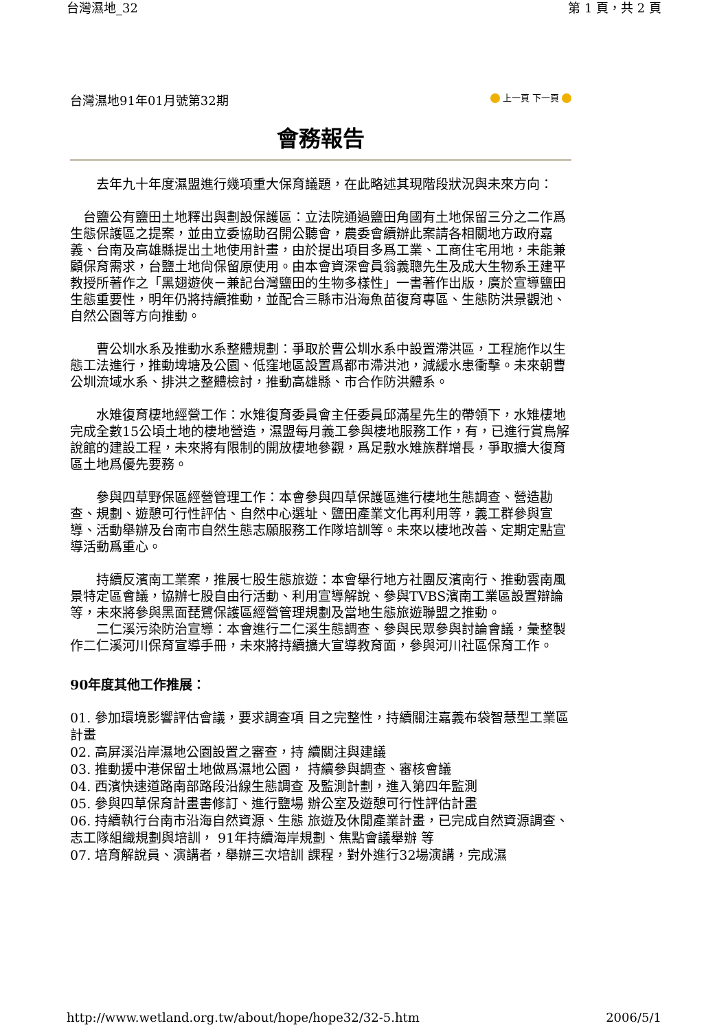台灣濕地_32 第 1 頁，共 2 頁
台灣濕地91年01月號第32期 上一頁 下一頁
會務報告
　　去年九十年度濕盟進行幾項重大保育議題，在此略述其現階段狀況與未來方向：
　台鹽公有鹽田土地釋出與劃設保護區：立法院通過鹽田角國有土地保留三分之二作爲生態保護區之提案，並由立委協助召開公聽會，農委會續辦此案請各相關地方政府嘉義、台南及高雄縣提出土地使用計畫，由於提出項目多爲工業、工商住宅用地，未能兼顧保育需求，台鹽土地尙保留原使用。由本會資深會員翁義聰先生及成大生物系王建平教授所著作之「黑翅遊俠－兼記台灣鹽田的生物多樣性」一書著作出版，廣於宣導鹽田生態重要性，明年仍將持續推動，並配合三縣市沿海魚苗復育專區、生態防洪景觀池、自然公園等方向推動。
　　曹公圳水系及推動水系整體規劃：爭取於曹公圳水系中設置滯洪區，工程施作以生態工法進行，推動埤塘及公園、低窪地區設置爲都市滯洪池，減緩水患衝擊。未來朝曹公圳流域水系、排洪之整體檢討，推動高雄縣、市合作防洪體系。
　　水雉復育棲地經營工作：水雉復育委員會主任委員邱滿星先生的帶領下，水雉棲地完成全數15公頃土地的棲地營造，濕盟每月義工參與棲地服務工作，有，已進行賞鳥解說館的建設工程，未來將有限制的開放棲地參觀，爲足敷水雉族群增長，爭取擴大復育區土地爲優先要務。
　　參與四草野保區經營管理工作：本會參與四草保護區進行棲地生態調查、營造勘查、規劃、遊憩可行性評估、自然中心選址、鹽田產業文化再利用等，義工群參與宣導、活動舉辦及台南市自然生態志願服務工作隊培訓等。未來以棲地改善、定期定點宣導活動爲重心。
　　持續反濱南工業案，推展七股生態旅遊：本會舉行地方社團反濱南行、推動雲南風景特定區會議，協辦七股自由行活動、利用宣導解說、參與TVBS濱南工業區設置辯論等，未來將參與黑面琵鷺保護區經營管理規劃及當地生態旅遊聯盟之推動。
　　二仁溪污染防治宣導：本會進行二仁溪生態調查、參與民眾參與討論會議，彙整製作二仁溪河川保育宣導手冊，未來將持續擴大宣導教育面，參與河川社區保育工作。
90年度其他工作推展：
01. 參加環境影響評估會議，要求調查項 目之完整性，持續關注嘉義布袋智慧型工業區計畫
02. 高屏溪沿岸濕地公園設置之審查，持 續關注與建議
03. 推動援中港保留土地做爲濕地公園， 持續參與調查、審核會議
04. 西濱快速道路南部路段沿線生態調查 及監測計劃，進入第四年監測
05. 參與四草保育計畫書修訂、進行鹽場 辦公室及遊憩可行性評估計畫
06. 持續執行台南市沿海自然資源、生態 旅遊及休閒產業計畫，已完成自然資源調查、志工隊組織規劃與培訓， 91年持續海岸規劃、焦點會議舉辦 等
07. 培育解說員、演講者，舉辦三次培訓 課程，對外進行32場演講，完成濕
http://www.wetland.org.tw/about/hope/hope32/32-5.htm 2006/5/1